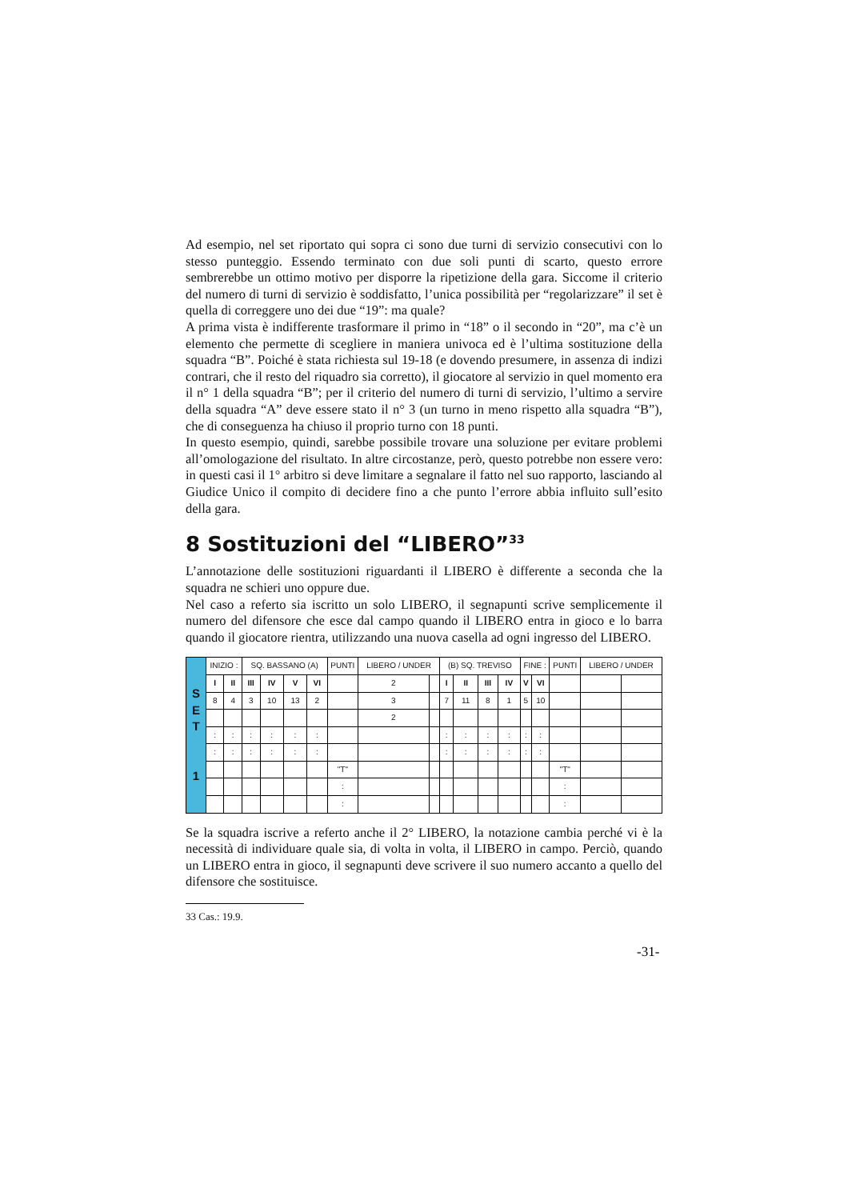Ad esempio, nel set riportato qui sopra ci sono due turni di servizio consecutivi con lo stesso punteggio. Essendo terminato con due soli punti di scarto, questo errore sembrerebbe un ottimo motivo per disporre la ripetizione della gara. Siccome il criterio del numero di turni di servizio è soddisfatto, l’unica possibilità per “regolarizzare” il set è quella di correggere uno dei due “19”: ma quale?
A prima vista è indifferente trasformare il primo in “18” o il secondo in “20”, ma c’è un elemento che permette di scegliere in maniera univoca ed è l’ultima sostituzione della squadra “B”. Poiché è stata richiesta sul 19-18 (e dovendo presumere, in assenza di indizi contrari, che il resto del riquadro sia corretto), il giocatore al servizio in quel momento era il n° 1 della squadra “B”; per il criterio del numero di turni di servizio, l’ultimo a servire della squadra “A” deve essere stato il n° 3 (un turno in meno rispetto alla squadra “B”), che di conseguenza ha chiuso il proprio turno con 18 punti.
In questo esempio, quindi, sarebbe possibile trovare una soluzione per evitare problemi all’omologazione del risultato. In altre circostanze, però, questo potrebbe non essere vero: in questi casi il 1° arbitro si deve limitare a segnalare il fatto nel suo rapporto, lasciando al Giudice Unico il compito di decidere fino a che punto l’errore abbia influito sull’esito della gara.
8 Sostituzioni del “LIBERO”<sup>33</sup>
L’annotazione delle sostituzioni riguardanti il LIBERO è differente a seconda che la squadra ne schieri uno oppure due.
Nel caso a referto sia iscritto un solo LIBERO, il segnapunti scrive semplicemente il numero del difensore che esce dal campo quando il LIBERO entra in gioco e lo barra quando il giocatore rientra, utilizzando una nuova casella ad ogni ingresso del LIBERO.
| S E T 1 | INIZIO : | | SQ. BASSANO (A) | | | | PUNTI | LIBERO / UNDER | | (B) SQ. TREVISO | | | | FINE : | | PUNTI | LIBERO / UNDER | |
| | I | II | III | IV | V | VI | | 2 | | I | II | III | IV | V | VI | | | |
| | 8 | 4 | 3 | 10 | 13 | 2 | | 3 | | 7 | 11 | 8 | 1 | 5 | 10 | | | |
| | | | | | | | | 2 | | | | | | | | | | |
| | : | : | : | : | : | : | | | | : | : | : | : | : | : | | | |
| | : | : | : | : | : | : | | | | : | : | : | : | : | : | | | |
| | | | | | | | "T" | | | | | | | | | "T" | | |
| | | | | | | | : | | | | | | | | | : | | |
| | | | | | | | : | | | | | | | | | : | | |
Se la squadra iscrive a referto anche il 2° LIBERO, la notazione cambia perché vi è la necessità di individuare quale sia, di volta in volta, il LIBERO in campo. Perciò, quando un LIBERO entra in gioco, il segnapunti deve scrivere il suo numero accanto a quello del difensore che sostituisce.
33 Cas.: 19.9.
-31-